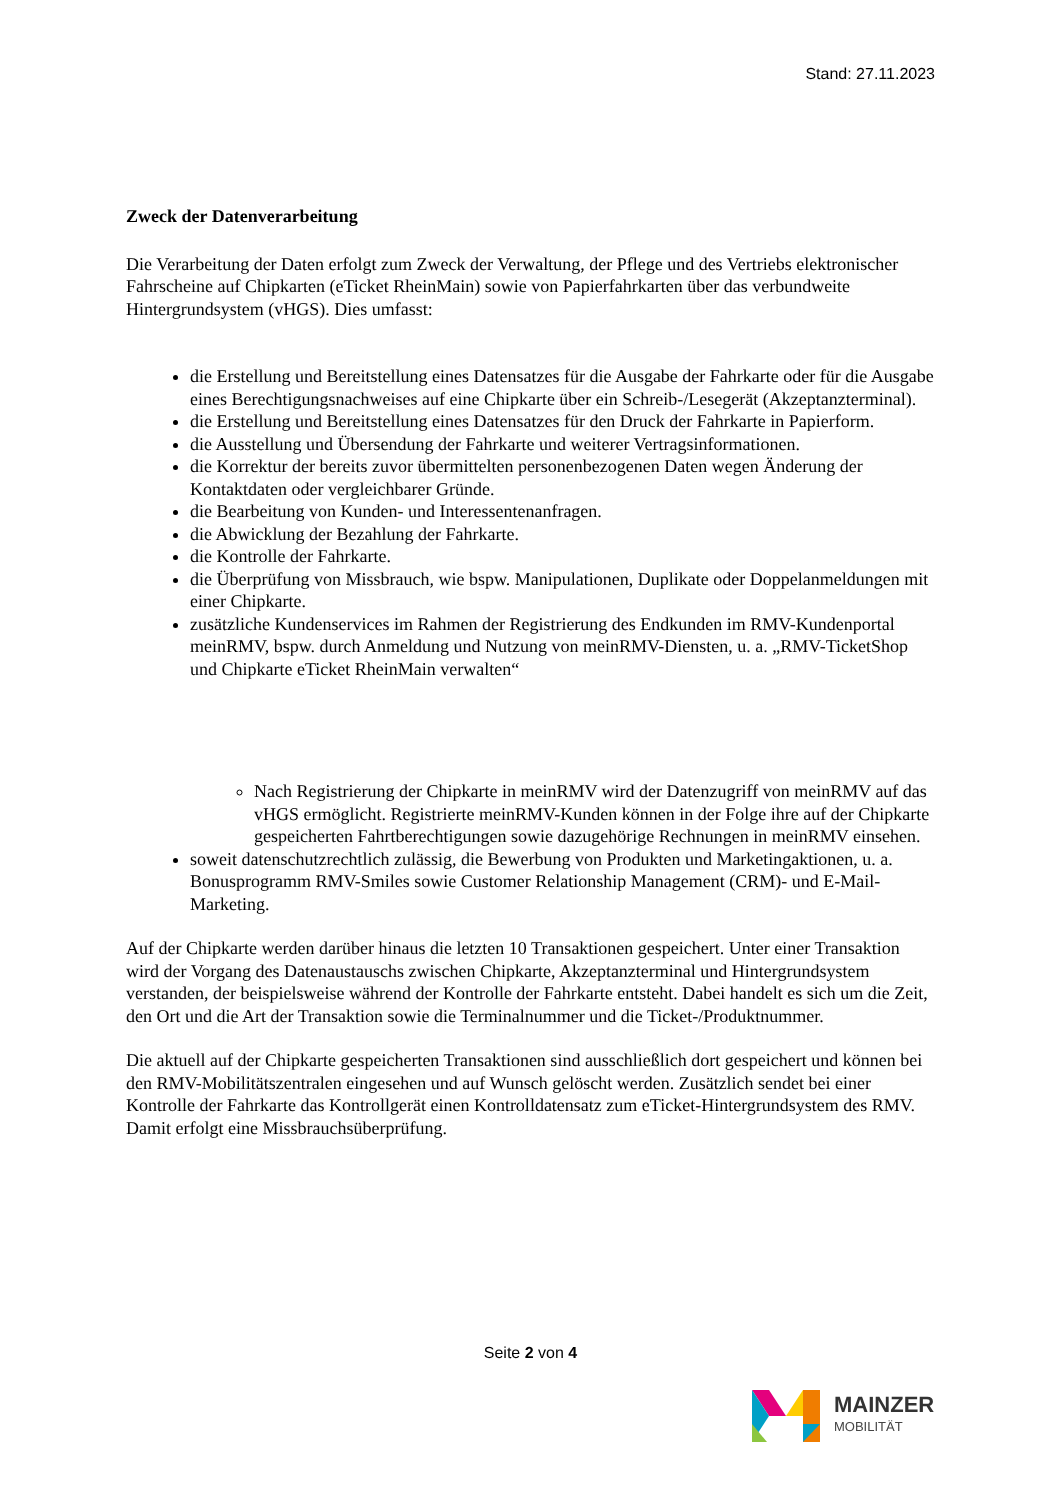Stand: 27.11.2023
Zweck der Datenverarbeitung
Die Verarbeitung der Daten erfolgt zum Zweck der Verwaltung, der Pflege und des Vertriebs elektronischer Fahrscheine auf Chipkarten (eTicket RheinMain) sowie von Papierfahrkarten über das verbundweite Hintergrundsystem (vHGS). Dies umfasst:
die Erstellung und Bereitstellung eines Datensatzes für die Ausgabe der Fahrkarte oder für die Ausgabe eines Berechtigungsnachweises auf eine Chipkarte über ein Schreib-/Lesegerät (Akzeptanzterminal).
die Erstellung und Bereitstellung eines Datensatzes für den Druck der Fahrkarte in Papierform.
die Ausstellung und Übersendung der Fahrkarte und weiterer Vertragsinformationen.
die Korrektur der bereits zuvor übermittelten personenbezogenen Daten wegen Änderung der Kontaktdaten oder vergleichbarer Gründe.
die Bearbeitung von Kunden- und Interessentenanfragen.
die Abwicklung der Bezahlung der Fahrkarte.
die Kontrolle der Fahrkarte.
die Überprüfung von Missbrauch, wie bspw. Manipulationen, Duplikate oder Doppelanmeldungen mit einer Chipkarte.
zusätzliche Kundenservices im Rahmen der Registrierung des Endkunden im RMV-Kundenportal meinRMV, bspw. durch Anmeldung und Nutzung von meinRMV-Diensten, u. a. „RMV-TicketShop und Chipkarte eTicket RheinMain verwalten“
Nach Registrierung der Chipkarte in meinRMV wird der Datenzugriff von meinRMV auf das vHGS ermöglicht. Registrierte meinRMV-Kunden können in der Folge ihre auf der Chipkarte gespeicherten Fahrtberechtigungen sowie dazugehörige Rechnungen in meinRMV einsehen.
soweit datenschutzrechtlich zulässig, die Bewerbung von Produkten und Marketingaktionen, u. a. Bonusprogramm RMV-Smiles sowie Customer Relationship Management (CRM)- und E-Mail-Marketing.
Auf der Chipkarte werden darüber hinaus die letzten 10 Transaktionen gespeichert. Unter einer Transaktion wird der Vorgang des Datenaustauschs zwischen Chipkarte, Akzeptanzterminal und Hintergrundsystem verstanden, der beispielsweise während der Kontrolle der Fahrkarte entsteht. Dabei handelt es sich um die Zeit, den Ort und die Art der Transaktion sowie die Terminalnummer und die Ticket-/Produktnummer.
Die aktuell auf der Chipkarte gespeicherten Transaktionen sind ausschließlich dort gespeichert und können bei den RMV-Mobilitätszentralen eingesehen und auf Wunsch gelöscht werden. Zusätzlich sendet bei einer Kontrolle der Fahrkarte das Kontrollgerät einen Kontrolldatensatz zum eTicket-Hintergrundsystem des RMV. Damit erfolgt eine Missbrauchsüberprüfung.
Seite 2 von 4
MAINZER
MOBILITÄT